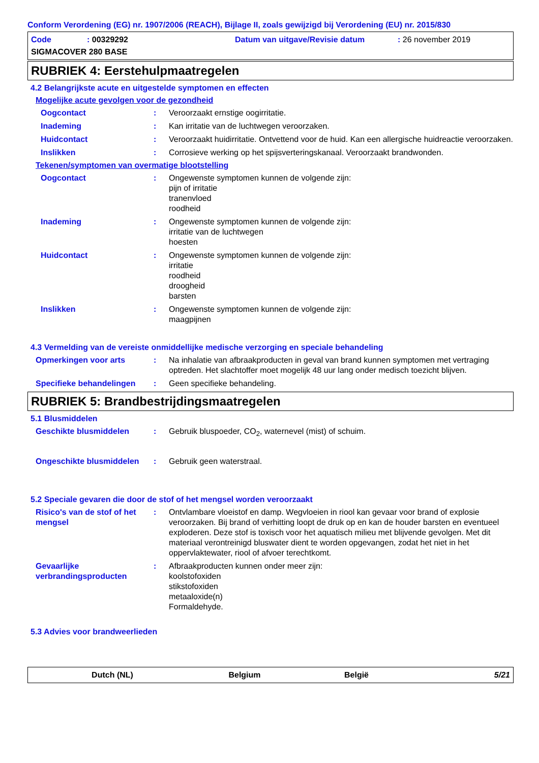Conform Verordening (EG) nr. 1907/2006 (REACH), Bijlage II, zoals gewijzigd bij Verordening (EU) nr. 2015/830
Code: 00329292 Datum van uitgave/Revisie datum: 26 november 2019
SIGMACOVER 280 BASE
RUBRIEK 4: Eerstehulpmaatregelen
4.2 Belangrijkste acute en uitgestelde symptomen en effecten
Mogelijke acute gevolgen voor de gezondheid
Oogcontact: Veroorzaakt ernstige oogirritatie.
Inademing: Kan irritatie van de luchtwegen veroorzaken.
Huidcontact: Veroorzaakt huidirritatie. Ontvettend voor de huid. Kan een allergische huidreactie veroorzaken.
Inslikken: Corrosieve werking op het spijsverteringskanaal. Veroorzaakt brandwonden.
Tekenen/symptomen van overmatige blootstelling
Oogcontact: Ongewenste symptomen kunnen de volgende zijn:
pijn of irritatie
tranenvloed
roodheid
Inademing: Ongewenste symptomen kunnen de volgende zijn:
irritatie van de luchtwegen
hoesten
Huidcontact: Ongewenste symptomen kunnen de volgende zijn:
irritatie
roodheid
droogheid
barsten
Inslikken: Ongewenste symptomen kunnen de volgende zijn:
maagpijnen
4.3 Vermelding van de vereiste onmiddellijke medische verzorging en speciale behandeling
Opmerkingen voor arts: Na inhalatie van afbraakproducten in geval van brand kunnen symptomen met vertraging optreden. Het slachtoffer moet mogelijk 48 uur lang onder medisch toezicht blijven.
Specifieke behandelingen: Geen specifieke behandeling.
RUBRIEK 5: Brandbestrijdingsmaatregelen
5.1 Blusmiddelen
Geschikte blusmiddelen: Gebruik bluspoeder, CO<sub>2</sub>, waternevel (mist) of schuim.
Ongeschikte blusmiddelen: Gebruik geen waterstraal.
5.2 Speciale gevaren die door de stof of het mengsel worden veroorzaakt
Risico's van de stof of het mengsel: Ontvlambare vloeistof en damp. Wegvloeien in riool kan gevaar voor brand of explosie veroorzaken. Bij brand of verhitting loopt de druk op en kan de houder barsten en eventueel exploderen. Deze stof is toxisch voor het aquatisch milieu met blijvende gevolgen. Met dit materiaal verontreinigd bluswater dient te worden opgevangen, zodat het niet in het oppervlaktewater, riool of afvoer terechtkomt.
Gevaarlijke verbrandingsproducten: Afbraakproducten kunnen onder meer zijn:
koolstofoxiden
stikstofoxiden
metaaloxide(n)
Formaldehyde.
5.3 Advies voor brandweerlieden
Dutch (NL) Belgium België 5/21